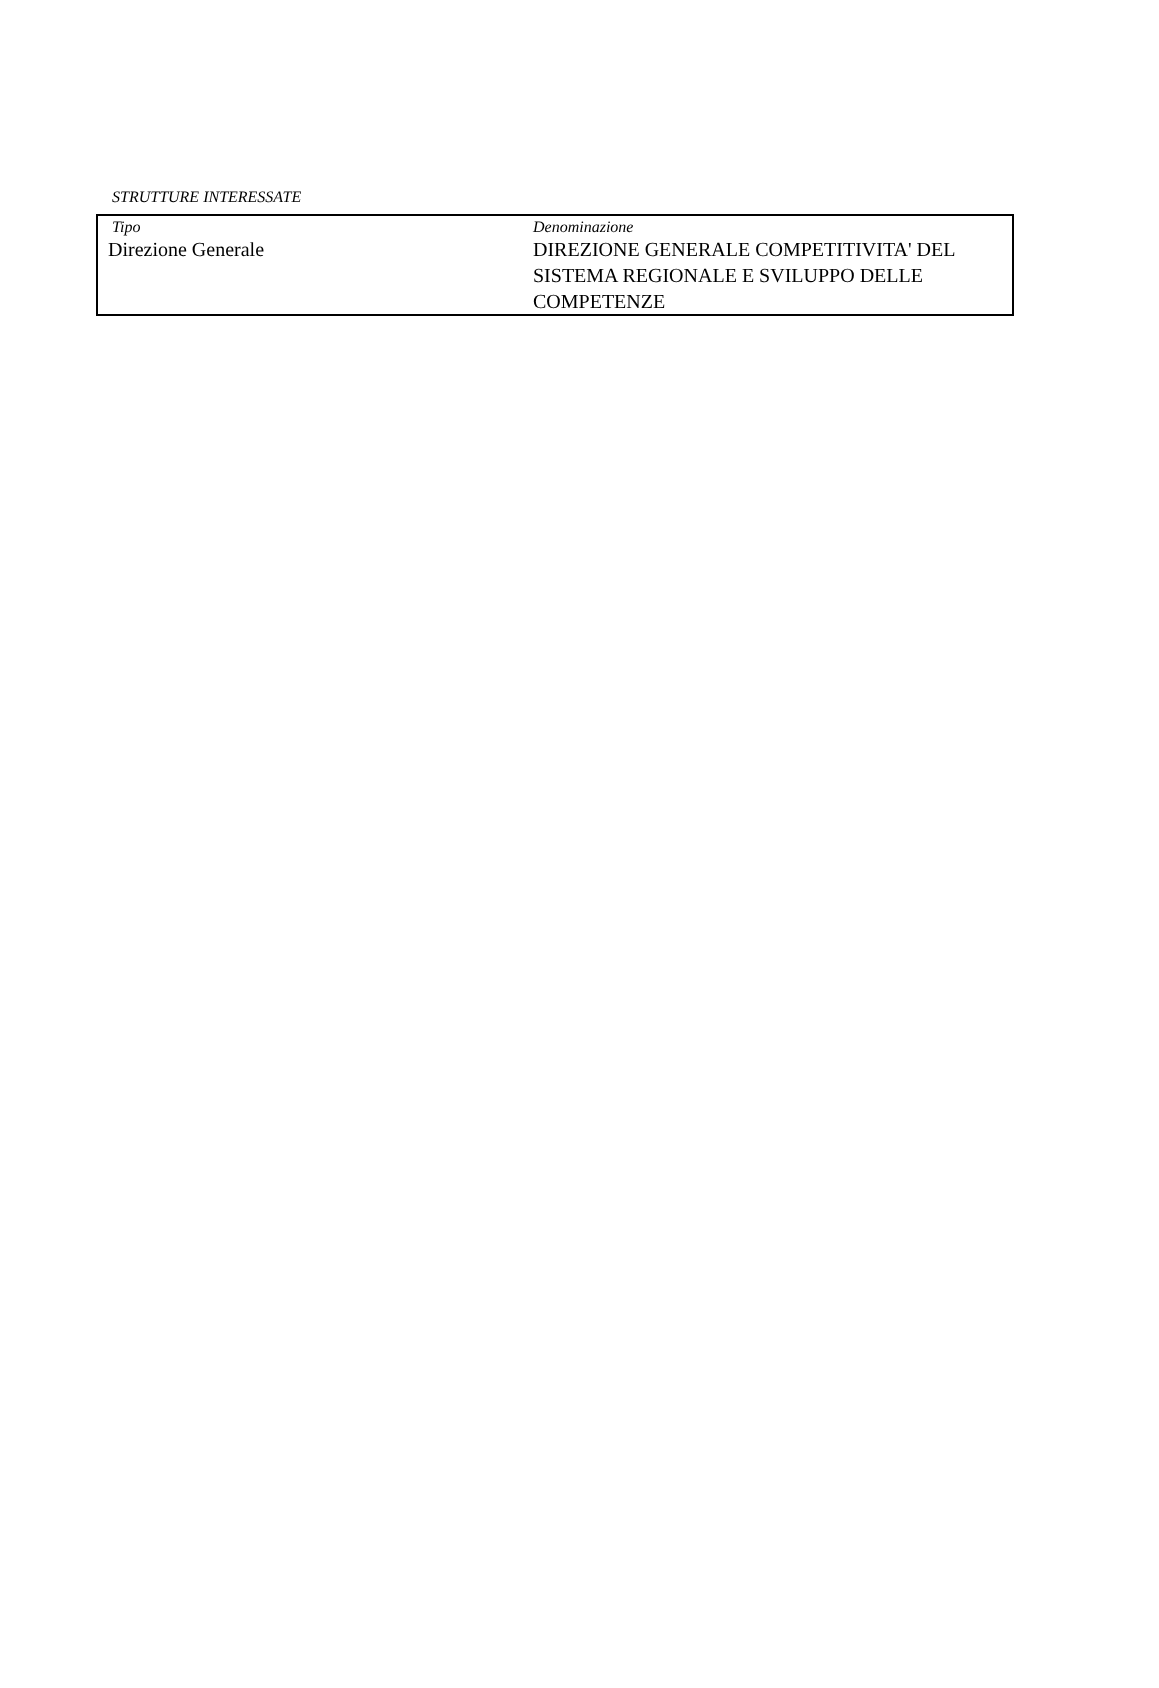STRUTTURE INTERESSATE
| Tipo Direzione Generale | Denominazione DIREZIONE GENERALE COMPETITIVITA' DEL SISTEMA REGIONALE E SVILUPPO DELLE COMPETENZE |